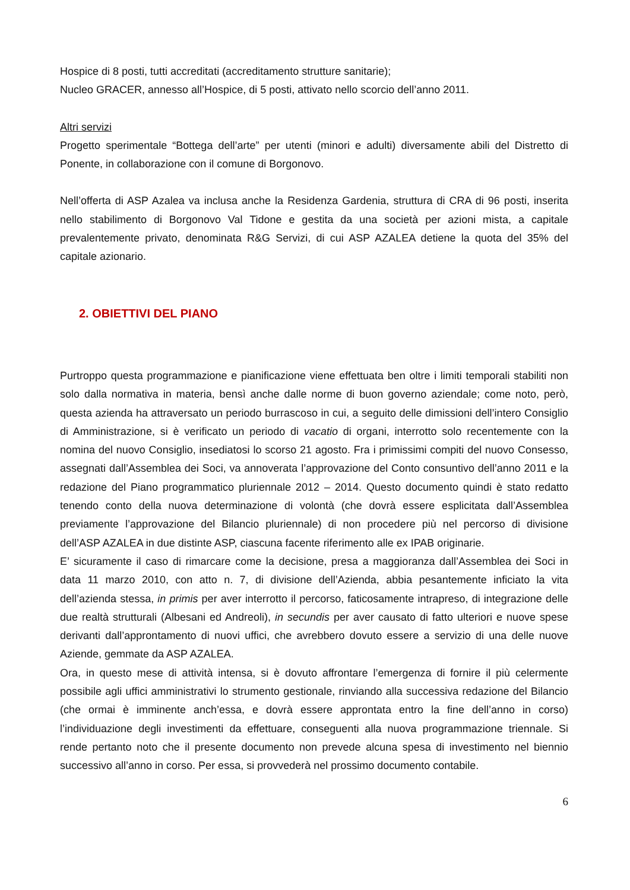Hospice di 8 posti, tutti accreditati (accreditamento strutture sanitarie);
Nucleo GRACER, annesso all’Hospice, di 5 posti, attivato nello scorcio dell’anno 2011.
Altri servizi
Progetto sperimentale “Bottega dell’arte” per utenti (minori e adulti) diversamente abili del Distretto di Ponente, in collaborazione con il comune di Borgonovo.
Nell’offerta di ASP Azalea va inclusa anche la Residenza Gardenia, struttura di CRA di 96 posti, inserita nello stabilimento di Borgonovo Val Tidone e gestita da una società per azioni mista, a capitale prevalentemente privato, denominata R&G Servizi, di cui ASP AZALEA detiene la quota del 35% del capitale azionario.
2. OBIETTIVI DEL PIANO
Purtroppo questa programmazione e pianificazione viene effettuata ben oltre i limiti temporali stabiliti non solo dalla normativa in materia, bensì anche dalle norme di buon governo aziendale; come noto, però, questa azienda ha attraversato un periodo burrascoso in cui, a seguito delle dimissioni dell’intero Consiglio di Amministrazione, si è verificato un periodo di vacatio di organi, interrotto solo recentemente con la nomina del nuovo Consiglio, insediatosi lo scorso 21 agosto. Fra i primissimi compiti del nuovo Consesso, assegnati dall’Assemblea dei Soci, va annoverata l’approvazione del Conto consuntivo dell’anno 2011 e la redazione del Piano programmatico pluriennale 2012 – 2014. Questo documento quindi è stato redatto tenendo conto della nuova determinazione di volontà (che dovrà essere esplicitata dall’Assemblea previamente l’approvazione del Bilancio pluriennale) di non procedere più nel percorso di divisione dell’ASP AZALEA in due distinte ASP, ciascuna facente riferimento alle ex IPAB originarie.
E’ sicuramente il caso di rimarcare come la decisione, presa a maggioranza dall’Assemblea dei Soci in data 11 marzo 2010, con atto n. 7, di divisione dell’Azienda, abbia pesantemente inficiato la vita dell’azienda stessa, in primis per aver interrotto il percorso, faticosamente intrapreso, di integrazione delle due realtà strutturali (Albesani ed Andreoli), in secundis per aver causato di fatto ulteriori e nuove spese derivanti dall’approntamento di nuovi uffici, che avrebbero dovuto essere a servizio di una delle nuove Aziende, gemmate da ASP AZALEA.
Ora, in questo mese di attività intensa, si è dovuto affrontare l’emergenza di fornire il più celermente possibile agli uffici amministrativi lo strumento gestionale, rinviando alla successiva redazione del Bilancio (che ormai è imminente anch’essa, e dovrà essere approntata entro la fine dell’anno in corso) l’individuazione degli investimenti da effettuare, conseguenti alla nuova programmazione triennale. Si rende pertanto noto che il presente documento non prevede alcuna spesa di investimento nel biennio successivo all’anno in corso. Per essa, si provvederà nel prossimo documento contabile.
6